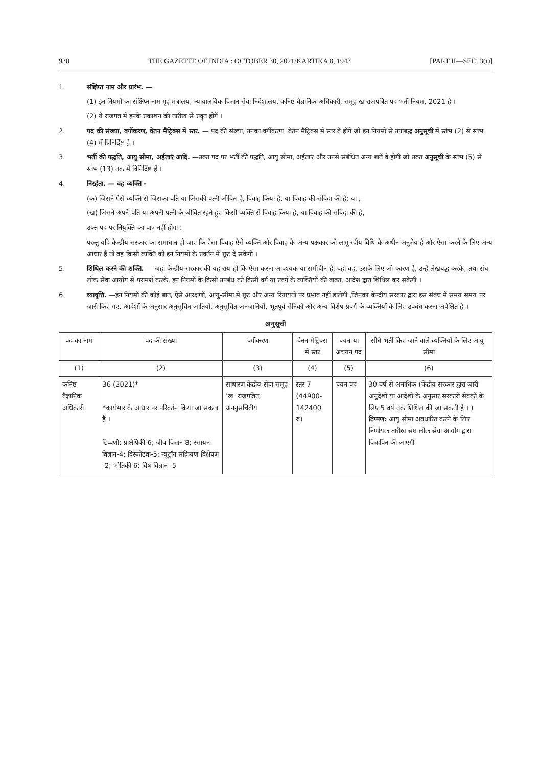930 THE GAZETTE OF INDIA : OCTOBER 30, 2021/KARTIKA 8, 1943 [PART II—SEC. 3(i)]
1. संक्षिप्त नाम और प्रारंभ. —
(1) इन नियमों का संक्षिप्त नाम गृह मंत्रालय, न्यायालयिक विज्ञान सेवा निदेशालय, कनिष्ठ वैज्ञानिक अधिकारी, समूह ख राजपत्रित पद भर्ती नियम, 2021 है ।
(2) ये राजपत्र में इनके प्रकाशन की तारीख से प्रवृत होगें ।
2. पद की संख्या, वर्गीकरण, वेतन मैट्रिक्स में स्तर. — पद की संख्या, उनका वर्गीकरण, वेतन मैट्रिक्स में स्तर वे होंगे जो इन नियमों से उपाबद्ध अनुसूची में स्तंभ (2) से स्तंभ (4) में विनिर्दिष्ट है ।
3. भर्ती की पद्धति, आयु सीमा, अर्हताएं आदि. —उक्त पद पर भर्ती की पद्धति, आयु सीमा, अर्हताएं और उनसे संबंधित अन्य बातें वे होंगी जो उक्त अनुसूची के स्तंभ (5) से स्तंभ (13) तक में विनिर्दिष्ट हैं ।
4. निरर्हता. — वह व्यक्ति -
(क) जिसने ऐसे व्यक्ति से जिसका पति या जिसकी पत्नी जीवित है, विवाह किया है, या विवाह की संविदा की है; या ,
(ख) जिसने अपने पति या अपनी पत्नी के जीवित रहते हुए किसी व्यक्ति से विवाह किया है, या विवाह की संविदा की है,
उक्त पद पर नियुक्ति का पात्र नहीं होगा :
परन्तु यदि केन्द्रीय सरकार का समाधान हो जाए कि ऐसा विवाह ऐसे व्यक्ति और विवाह के अन्य पक्षकार को लागू स्वीय विधि के अधीन अनुज्ञेय है और ऐसा करने के लिए अन्य आधार हैं तो वह किसी व्यक्ति को इन नियमों के प्रवर्तन में छूट दे सकेगी ।
5. शिथिल करने की शक्ति. — जहां केन्द्रीय सरकार की यह राय हो कि ऐसा करना आवश्यक या समीचीन है, वहां वह, उसके लिए जो कारण है, उन्हें लेखबद्ध करके, तथा संघ लोक सेवा आयोग से परामर्श करके, इन नियमों के किसी उपबंध को किसी वर्ग या प्रवर्ग के व्यक्तियों की बाबत, आदेश द्वारा शिथिल कर सकेगी ।
6. व्यावृत्ति. —इन नियमों की कोई बात, ऐसे आरक्षणों, आयु-सीमा में छूट और अन्य रियायतों पर प्रभाव नहीं डालेगी ,जिनका केन्द्रीय सरकार द्वारा इस संबंध में समय समय पर जारी किए गए, आदेशों के अनुसार अनुसूचित जातियों, अनुसूचित जनजातियों, भूतपूर्व सैनिकों और अन्य विशेष प्रवर्ग के व्यक्तियों के लिए उपबंध करना अपेक्षित है ।
अनुसूची
| पद का नाम | पद की संख्या | वर्गीकरण | वेतन मेट्रिक्स में स्तर | चयन या अचयन पद | सीधे भर्ती किए जाने वाले व्यक्तियों के लिए आयु-सीमा |
| --- | --- | --- | --- | --- | --- |
| (1) | (2) | (3) | (4) | (5) | (6) |
| कनिष्ठ वैज्ञानिक अधिकारी | 36 (2021)* *कार्यभार के आधार पर परिवर्तन किया जा सकता है । टिप्पणी: प्राक्षेपिकी-6; जीव विज्ञान-8; रसायन विज्ञान-4; विस्फोटक-5; न्यूट्रॉन सक्रियण विक्षेपण -2; भौतिकी 6; विष विज्ञान -5 | साधारण केंद्रीय सेवा समूह 'ख' राजपत्रित, अननुसचिवीय | स्तर 7 (44900- 142400 रु) | चयन पद | 30 वर्ष से अनाधिक (केंद्रीय सरकार द्वारा जारी अनुदेशों या आदेशों के अनुसार सरकारी सेवकों के लिए 5 वर्ष तक शिथिल की जा सकती है । ) टिप्पण: आयु सीमा अवधारित करने के लिए निर्णायक तारीख संघ लोक सेवा आयोग द्वारा विज्ञापित की जाएगी |